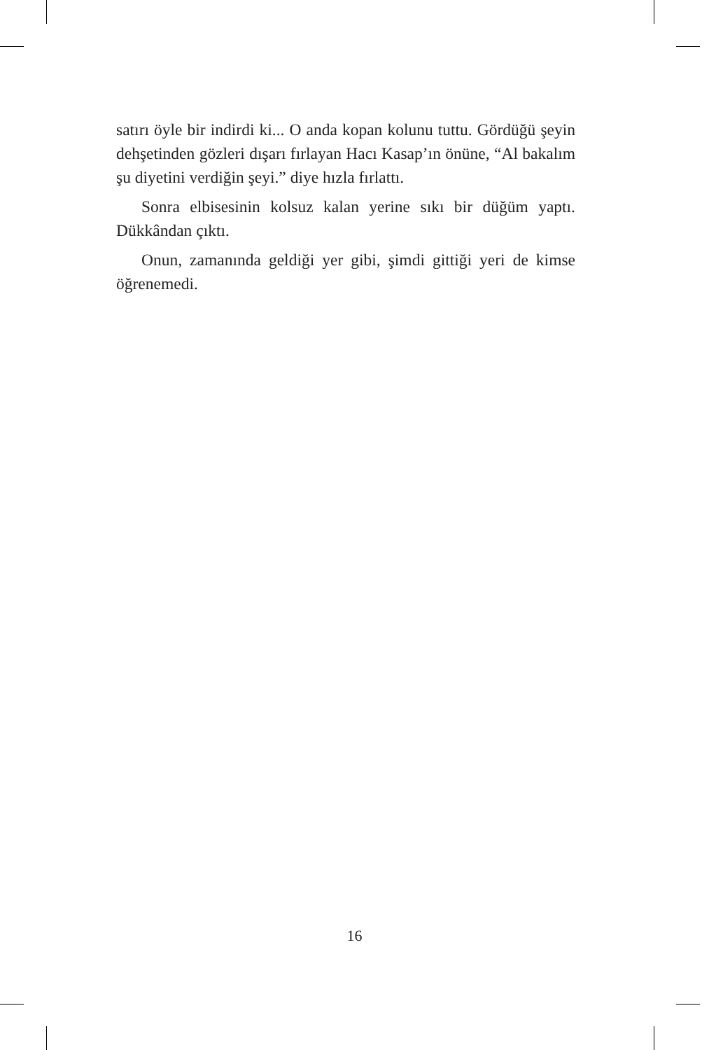satırı öyle bir indirdi ki... O anda kopan kolunu tuttu. Gördüğü şeyin dehşetinden gözleri dışarı fırlayan Hacı Kasap’ın önüne, “Al bakalım şu diyetini verdiğin şeyi.” diye hızla fırlattı.
Sonra elbisesinin kolsuz kalan yerine sıkı bir düğüm yaptı. Dükkândan çıktı.
Onun, zamanında geldiği yer gibi, şimdi gittiği yeri de kimse öğrenemedi.
16